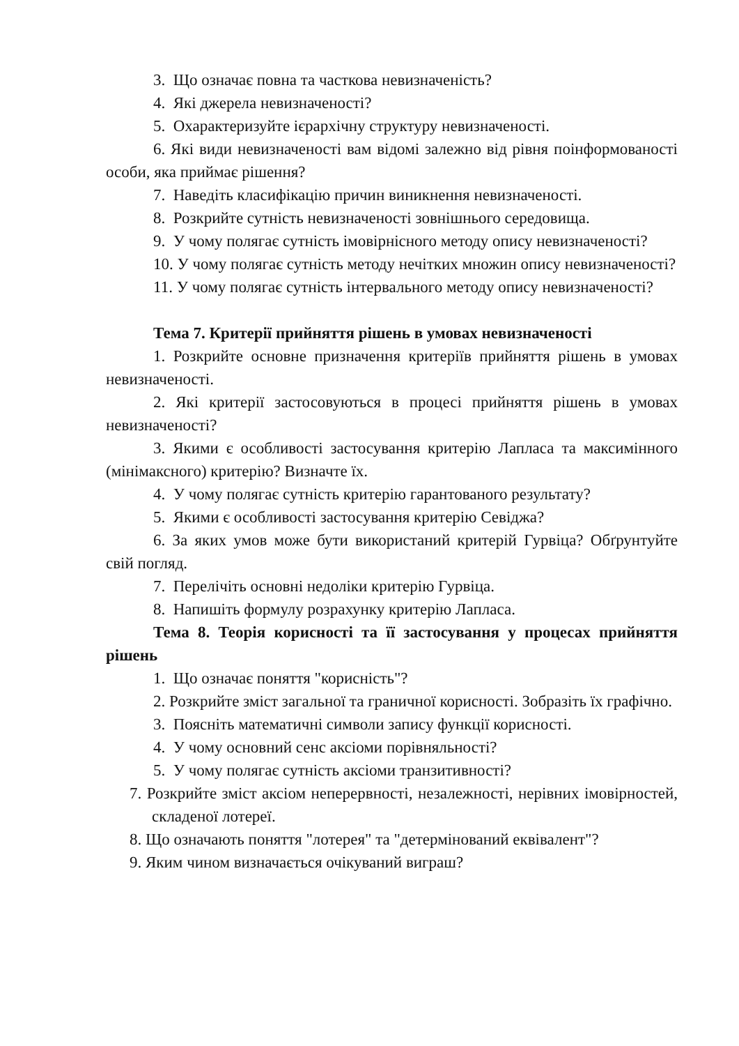3. Що означає повна та часткова невизначеність?
4. Які джерела невизначеності?
5. Охарактеризуйте ієрархічну структуру невизначеності.
6. Які види невизначеності вам відомі залежно від рівня поінформованості особи, яка приймає рішення?
7. Наведіть класифікацію причин виникнення невизначеності.
8. Розкрийте сутність невизначеності зовнішнього середовища.
9. У чому полягає сутність імовірнісного методу опису невизначеності?
10. У чому полягає сутність методу нечітких множин опису невизначеності?
11. У чому полягає сутність інтервального методу опису невизначеності?
Тема 7. Критерії прийняття рішень в умовах невизначеності
1. Розкрийте основне призначення критеріїв прийняття рішень в умовах невизначеності.
2. Які критерії застосовуються в процесі прийняття рішень в умовах невизначеності?
3. Якими є особливості застосування критерію Лапласа та максимінного (мінімаксного) критерію? Визначте їх.
4. У чому полягає сутність критерію гарантованого результату?
5. Якими є особливості застосування критерію Севіджа?
6. За яких умов може бути використаний критерій Гурвіца? Обґрунтуйте свій погляд.
7. Перелічіть основні недоліки критерію Гурвіца.
8. Напишіть формулу розрахунку критерію Лапласа.
Тема 8. Теорія корисності та її застосування у процесах прийняття рішень
1. Що означає поняття "корисність"?
2. Розкрийте зміст загальної та граничної корисності. Зобразіть їх графічно.
3. Поясніть математичні символи запису функції корисності.
4. У чому основний сенс аксіоми порівняльності?
5. У чому полягає сутність аксіоми транзитивності?
7. Розкрийте зміст аксіом неперервності, незалежності, нерівних імовірностей, складеної лотереї.
8. Що означають поняття "лотерея" та "детермінований еквівалент"?
9. Яким чином визначається очікуваний виграш?